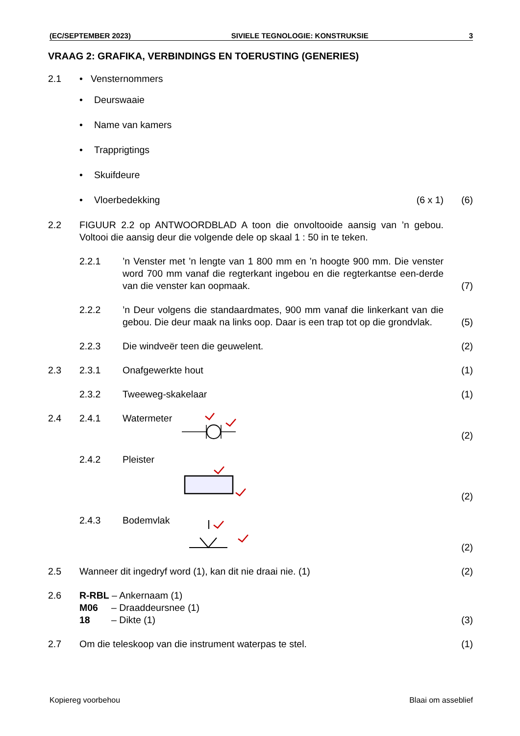(EC/SEPTEMBER 2023) SIVIELE TEGNOLOGIE: KONSTRUKSIE 3
VRAAG 2: GRAFIKA, VERBINDINGS EN TOERUSTING (GENERIES)
2.1 • Vensternommers
• Deurswaaie
• Name van kamers
• Trapprigtings
• Skuifdeure
• Vloerbedekking (6 x 1) (6)
2.2 FIGUUR 2.2 op ANTWOORDBLAD A toon die onvoltooide aansig van ’n gebou. Voltooi die aansig deur die volgende dele op skaal 1 : 50 in te teken.
2.2.1’n Venster met ’n lengte van 1 800 mm en ’n hoogte 900 mm. Die venster word 700 mm vanaf die regterkant ingebou en die regterkantse een-derde van die venster kan oopmaak. (7)
2.2.2’n Deur volgens die standaardmates, 900 mm vanaf die linkerkant van die gebou. Die deur maak na links oop. Daar is een trap tot op die grondvlak. (5)
2.2.3 Die windveër teen die geuwelent. (2)
2.3 2.3.1 Onafgewerkte hout (1)
2.3.2 Tweeweg-skakelaar (1)
2.4 2.4.1 Watermeter (2)
2.4.2 Pleister (2)
2.4.3 Bodemvlak (2)
2.5 Wanneer dit ingedryf word (1), kan dit nie draai nie. (1) (2)
2.6 R-RBL – Ankernaam (1)
M06 – Draaddeursnee (1)
18 – Dikte (1) (3)
2.7 Om die teleskoop van die instrument waterpas te stel. (1)
Kopiereg voorbehou Blaai om asseblief